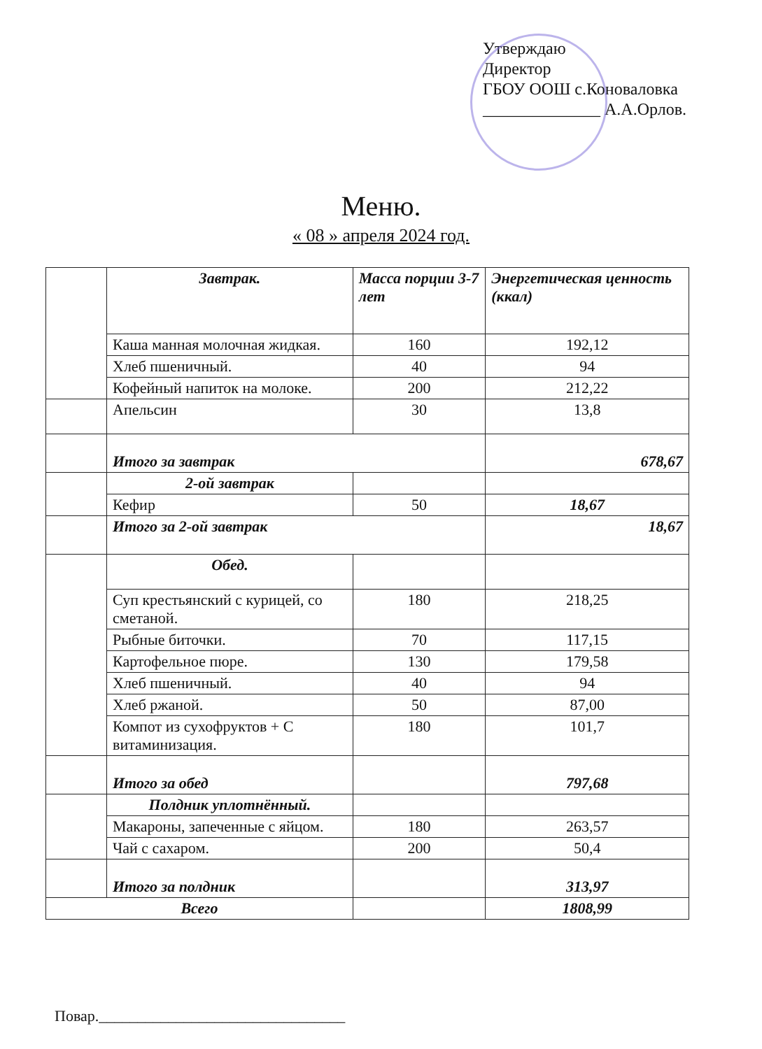Утверждаю
Директор
ГБОУ ООШ с.Коноваловка
______________ А.А.Орлов.
Меню.
« 08 » апреля 2024 год.
| | Завтрак. | Масса порции 3-7 лет | Энергетическая ценность (ккал) |
| | Каша манная молочная жидкая. | 160 | 192,12 |
| | Хлеб пшеничный. | 40 | 94 |
| | Кофейный напиток на молоке. | 200 | 212,22 |
| | Апельсин | 30 | 13,8 |
| | Итого за завтрак | | 678,67 |
| | 2-ой завтрак | | |
| | Кефир | 50 | 18,67 |
| | Итого за 2-ой завтрак | | 18,67 |
| | Обед. | | |
| | Суп крестьянский с курицей, со сметаной. | 180 | 218,25 |
| | Рыбные биточки. | 70 | 117,15 |
| | Картофельное пюре. | 130 | 179,58 |
| | Хлеб пшеничный. | 40 | 94 |
| | Хлеб ржаной. | 50 | 87,00 |
| | Компот из сухофруктов + С витаминизация. | 180 | 101,7 |
| | Итого за обед | | 797,68 |
| | Полдник уплотнённый. | | |
| | Макароны, запеченные с яйцом. | 180 | 263,57 |
| | Чай с сахаром. | 200 | 50,4 |
| | Итого за полдник | | 313,97 |
| Всего | | | 1808,99 |
Повар.________________________________